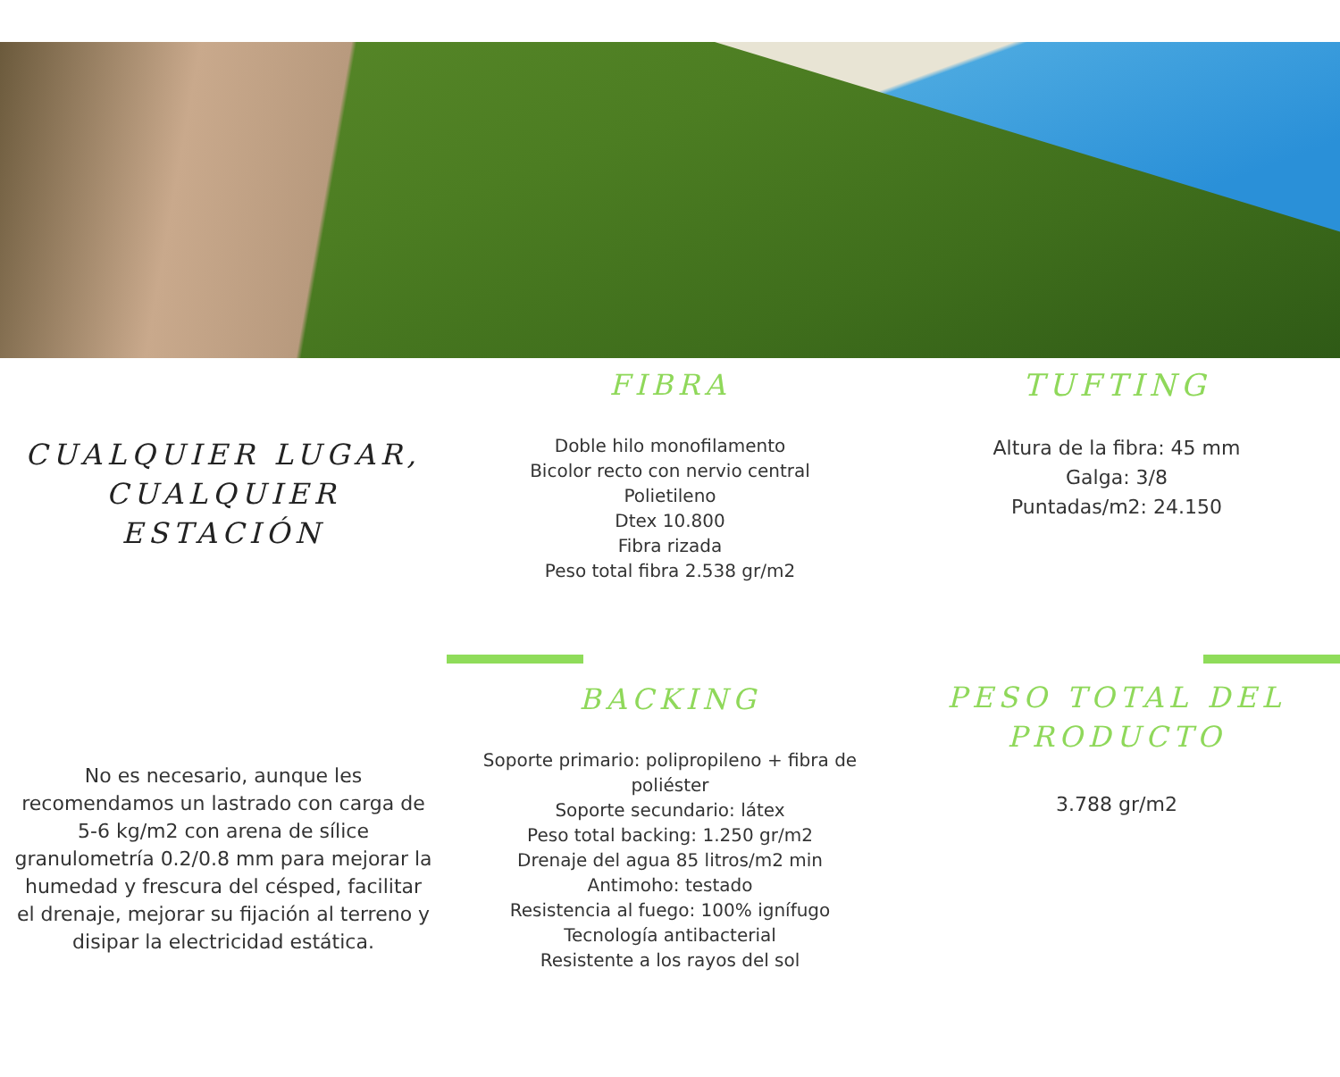CUALQUIER LUGAR,
CUALQUIER
ESTACIÓN
FIBRA
Doble hilo monofilamento
Bicolor recto con nervio central
Polietileno
Dtex 10.800
Fibra rizada
Peso total fibra 2.538 gr/m2
TUFTING
Altura de la fibra: 45 mm
Galga: 3/8
Puntadas/m2: 24.150
No es necesario, aunque les recomendamos un lastrado con carga de 5-6 kg/m2 con arena de sílice granulometría 0.2/0.8 mm para mejorar la humedad y frescura del césped, facilitar el drenaje, mejorar su fijación al terreno y disipar la electricidad estática.
BACKING
Soporte primario: polipropileno + fibra de poliéster
Soporte secundario: látex
Peso total backing: 1.250 gr/m2
Drenaje del agua 85 litros/m2 min
Antimoho: testado
Resistencia al fuego: 100% ignífugo
Tecnología antibacterial
Resistente a los rayos del sol
PESO TOTAL DEL PRODUCTO
3.788 gr/m2